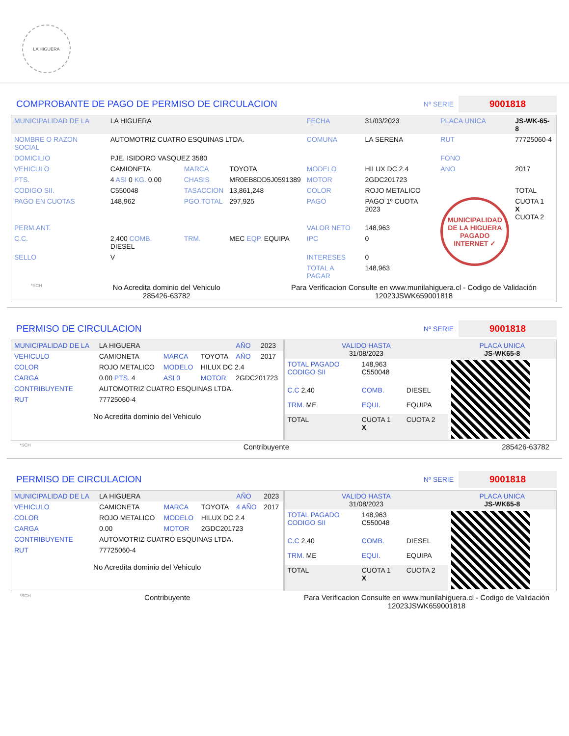LA HIGUERA
COMPROBANTE DE PAGO DE PERMISO DE CIRCULACION
Nº SERIE
9001818
| MUNICIPALIDAD DE LA | LA HIGUERA | | | FECHA | 31/03/2023 | PLACA UNICA | JS-WK-65-8 |
| NOMBRE O RAZON SOCIAL | AUTOMOTRIZ CUATRO ESQUINAS LTDA. | | | COMUNA | LA SERENA | RUT | 77725060-4 |
| DOMICILIO | PJE. ISIDORO VASQUEZ 3580 | | | | | FONO | |
| VEHICULO | CAMIONETA | MARCA | TOYOTA | MODELO | HILUX DC 2.4 | ANO | 2017 |
| PTS. | 4 ASI 0 KG. 0.00 | CHASIS | MR0EB8DD5J0591389 | MOTOR | 2GDC201723 | | |
| CODIGO SII. | C550048 | TASACCION | 13,861,248 | COLOR | ROJO METALICO | | TOTAL |
| PAGO EN CUOTAS | 148,962 | PGO.TOTAL | 297,925 | PAGO | PAGO 1º CUOTA 2023 | MUNICIPALIDAD DE LA HIGUERA PAGADO INTERNET ✓ | CUOTA 1 X CUOTA 2 |
| PERM.ANT. | | | | VALOR NETO | 148,963 | | |
| C.C. | 2,400 COMB. DIESEL | TRM. | MEC EQP. EQUIPA | IPC | 0 | | |
| SELLO | V | | | INTERESES | 0 | | |
| | | | | TOTAL A PAGAR | 148,963 | | |
*SCH No Acredita dominio del Vehiculo
285426-63782 Para Verificacion Consulte en www.munilahiguera.cl - Codigo de Validación
12023JSWK659001818
PERMISO DE CIRCULACION
Nº SERIE
9001818
| MUNICIPALIDAD DE LA | LA HIGUERA | | | AÑO | 2023 |
| VEHICULO | CAMIONETA | MARCA | TOYOTA | AÑO | 2017 |
| COLOR | ROJO METALICO | MODELO | HILUX DC 2.4 | | |
| CARGA | 0.00 PTS. 4 | ASI 0 | MOTOR | 2GDC201723 | |
| CONTRIBUYENTE | AUTOMOTRIZ CUATRO ESQUINAS LTDA. | | | | |
| RUT | 77725060-4 | | | | |
No Acredita dominio del Vehiculo
| VALIDO HASTA 31/08/2023 | | | PLACA UNICA JS-WK65-8 |
| TOTAL PAGADO CODIGO SII | 148,963 C550048 | | |
| C.C 2,40 | COMB. | DIESEL | |
| TRM. ME | EQUI. | EQUIPA | |
| TOTAL | CUOTA 1 X | CUOTA 2 | |
*SCH Contribuyente 285426-63782
PERMISO DE CIRCULACION
Nº SERIE
9001818
| MUNICIPALIDAD DE LA | LA HIGUERA | | | AÑO | 2023 |
| VEHICULO | CAMIONETA | MARCA | TOYOTA | 4 AÑO | 2017 |
| COLOR | ROJO METALICO | MODELO | HILUX DC 2.4 | | |
| CARGA | 0.00 | MOTOR | 2GDC201723 | | |
| CONTRIBUYENTE | AUTOMOTRIZ CUATRO ESQUINAS LTDA. | | | | |
| RUT | 77725060-4 | | | | |
No Acredita dominio del Vehiculo
| VALIDO HASTA 31/08/2023 | | | PLACA UNICA JS-WK65-8 |
| TOTAL PAGADO CODIGO SII | 148,963 C550048 | | |
| C.C 2,40 | COMB. | DIESEL | |
| TRM. ME | EQUI. | EQUIPA | |
| TOTAL | CUOTA 1 X | CUOTA 2 | |
*SCH Contribuyente Para Verificacion Consulte en www.munilahiguera.cl - Codigo de Validación
12023JSWK659001818